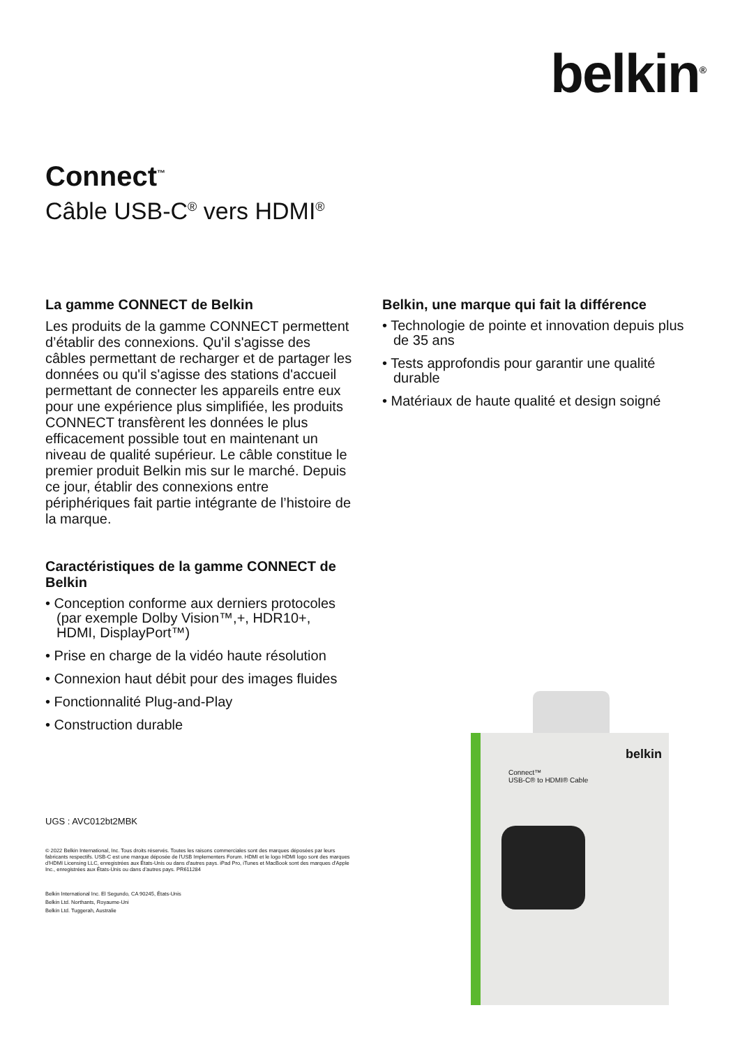belkin<sup>®</sup>
Connect<sup>™</sup>
Câble USB-C<sup>®</sup> vers HDMI<sup>®</sup>
La gamme CONNECT de Belkin
Les produits de la gamme CONNECT permettent d’établir des connexions. Qu'il s'agisse des câbles permettant de recharger et de partager les données ou qu'il s'agisse des stations d'accueil permettant de connecter les appareils entre eux pour une expérience plus simplifiée, les produits CONNECT transfèrent les données le plus efficacement possible tout en maintenant un niveau de qualité supérieur. Le câble constitue le premier produit Belkin mis sur le marché. Depuis ce jour, établir des connexions entre périphériques fait partie intégrante de l’histoire de la marque.
Caractéristiques de la gamme CONNECT de Belkin
• Conception conforme aux derniers protocoles (par exemple Dolby Vision™,+, HDR10+, HDMI, DisplayPort™)
• Prise en charge de la vidéo haute résolution
• Connexion haut débit pour des images fluides
• Fonctionnalité Plug-and-Play
• Construction durable
UGS : AVC012bt2MBK
© 2022 Belkin International, Inc. Tous droits réservés. Toutes les raisons commerciales sont des marques déposées par leurs fabricants respectifs. USB-C est une marque déposée de l'USB Implementers Forum. HDMI et le logo HDMI logo sont des marques d’HDMI Licensing LLC, enregistrées aux États-Unis ou dans d'autres pays. iPad Pro, iTunes et MacBook sont des marques d'Apple Inc., enregistrées aux États-Unis ou dans d’autres pays. PR611284
Belkin International Inc. El Segundo, CA 90245, États-Unis
Belkin Ltd. Northants, Royaume-Uni
Belkin Ltd. Tuggerah, Australie
Belkin, une marque qui fait la différence
• Technologie de pointe et innovation depuis plus de 35 ans
• Tests approfondis pour garantir une qualité durable
• Matériaux de haute qualité et design soigné
belkin
Connect™
USB-C® to HDMI® Cable